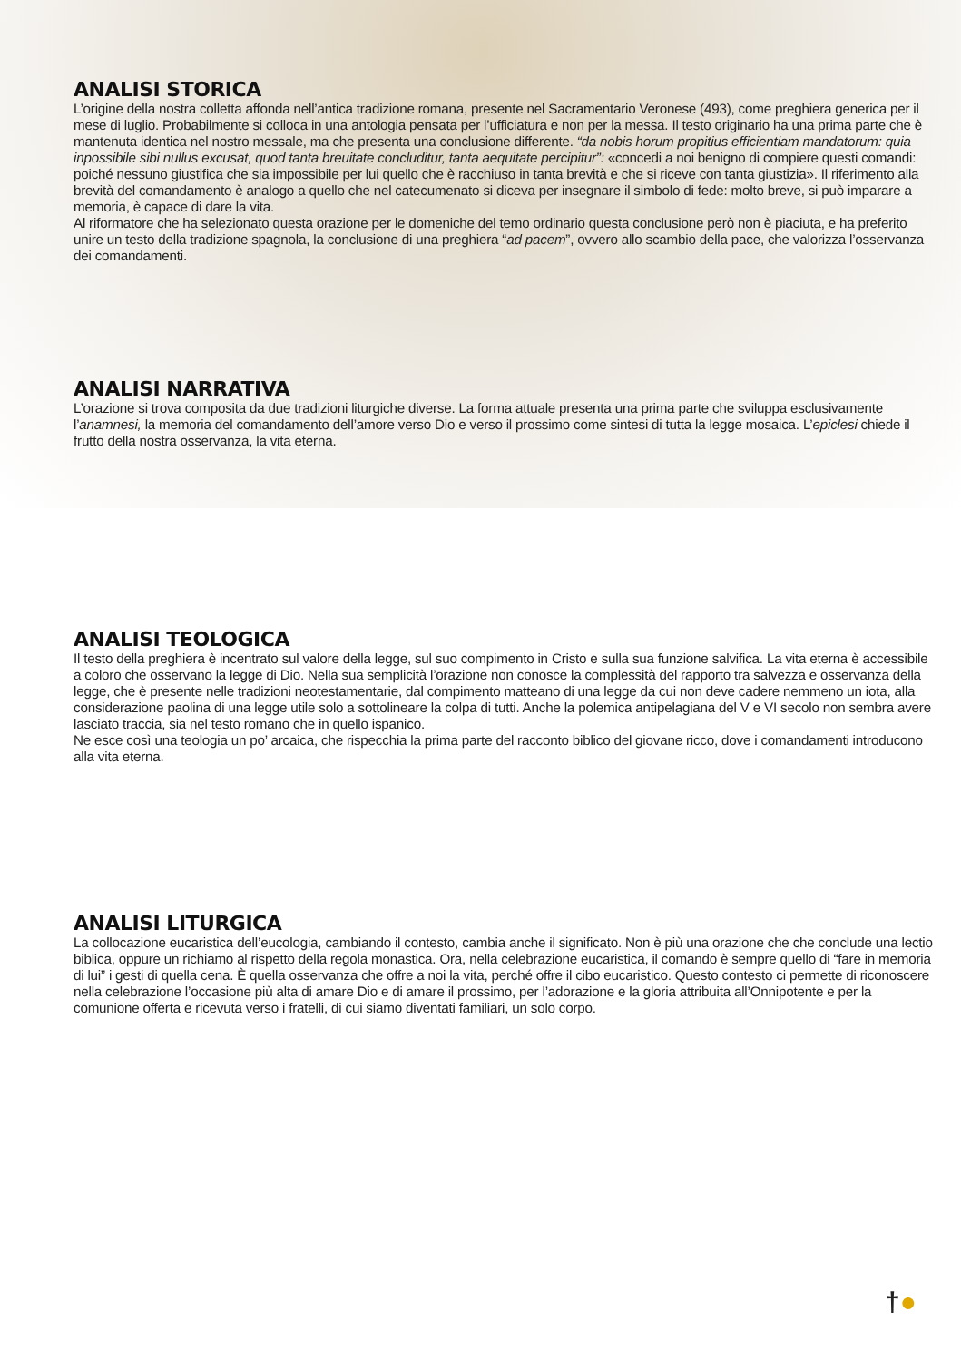ANALISI STORICA
L’origine della nostra colletta affonda nell’antica tradizione romana, presente nel Sacramentario Veronese (493), come preghiera generica per il mese di luglio. Probabilmente si colloca in una antologia pensata per l’ufficiatura e non per la messa. Il testo originario ha una prima parte che è mantenuta identica nel nostro messale, ma che presenta una conclusione differente. “da nobis horum propitius efficientiam mandatorum: quia inpossibile sibi nullus excusat, quod tanta breuitate concluditur, tanta aequitate percipitur”: «concedi a noi benigno di compiere questi comandi: poiché nessuno giustifica che sia impossibile per lui quello che è racchiuso in tanta brevità e che si riceve con tanta giustizia». Il riferimento alla brevità del comandamento è analogo a quello che nel catecumenato si diceva per insegnare il simbolo di fede: molto breve, si può imparare a memoria, è capace di dare la vita.
Al riformatore che ha selezionato questa orazione per le domeniche del temo ordinario questa conclusione però non è piaciuta, e ha preferito unire un testo della tradizione spagnola, la conclusione di una preghiera “ad pacem”, ovvero allo scambio della pace, che valorizza l’osservanza dei comandamenti.
ANALISI NARRATIVA
L’orazione si trova composita da due tradizioni liturgiche diverse. La forma attuale presenta una prima parte che sviluppa esclusivamente l’anamnesi, la memoria del comandamento dell’amore verso Dio e verso il prossimo come sintesi di tutta la legge mosaica. L’epiclesi chiede il frutto della nostra osservanza, la vita eterna.
ANALISI TEOLOGICA
Il testo della preghiera è incentrato sul valore della legge, sul suo compimento in Cristo e sulla sua funzione salvifica. La vita eterna è accessibile a coloro che osservano la legge di Dio. Nella sua semplicità l’orazione non conosce la complessità del rapporto tra salvezza e osservanza della legge, che è presente nelle tradizioni neotestamentarie, dal compimento matteano di una legge da cui non deve cadere nemmeno un iota, alla considerazione paolina di una legge utile solo a sottolineare la colpa di tutti. Anche la polemica antipelagiana del V e VI secolo non sembra avere lasciato traccia, sia nel testo romano che in quello ispanico.
Ne esce così una teologia un po’ arcaica, che rispecchia la prima parte del racconto biblico del giovane ricco, dove i comandamenti introducono alla vita eterna.
ANALISI LITURGICA
La collocazione eucaristica dell’eucologia, cambiando il contesto, cambia anche il significato. Non è più una orazione che che conclude una lectio biblica, oppure un richiamo al rispetto della regola monastica. Ora, nella celebrazione eucaristica, il comando è sempre quello di “fare in memoria di lui” i gesti di quella cena. È quella osservanza che offre a noi la vita, perché offre il cibo eucaristico. Questo contesto ci permette di riconoscere nella celebrazione l’occasione più alta di amare Dio e di amare il prossimo, per l’adorazione e la gloria attribuita all’Onnipotente e per la comunione offerta e ricevuta verso i fratelli, di cui siamo diventati familiari, un solo corpo.
†●